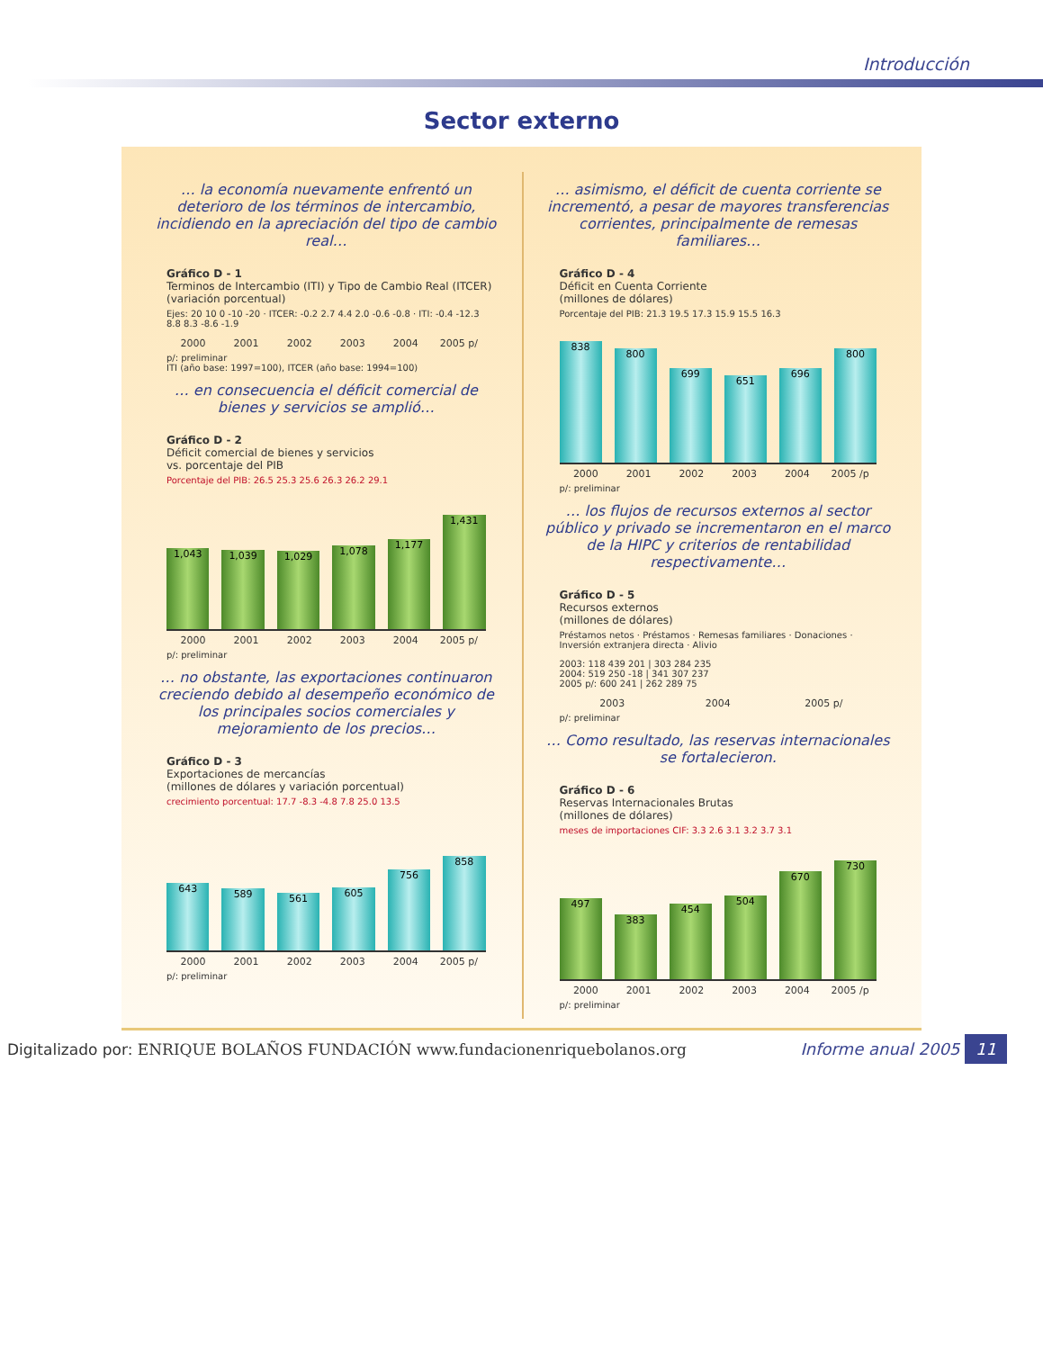Introducción
Sector externo
… la economía nuevamente enfrentó un deterioro de los términos de intercambio, incidiendo en la apreciación del tipo de cambio real…
Gráfico D - 1
Terminos de Intercambio (ITI) y Tipo de Cambio Real (ITCER)
(variación porcentual)
Ejes: 20 10 0 -10 -20 · ITCER: -0.2 2.7 4.4 2.0 -0.6 -0.8 · ITI: -0.4 -12.3 8.8 8.3 -8.6 -1.9
2000 2001 2002 2003 2004 2005 p/
p/: preliminar
ITI (año base: 1997=100), ITCER (año base: 1994=100)
… en consecuencia el déficit comercial de bienes y servicios se amplió…
Gráfico D - 2
Déficit comercial de bienes y servicios
vs. porcentaje del PIB
Porcentaje del PIB: 26.5 25.3 25.6 26.3 26.2 29.1
1,043
1,039
1,029
1,078
1,177
1,431
2000 2001 2002 2003 2004 2005 p/
p/: preliminar
… no obstante, las exportaciones continuaron creciendo debido al desempeño económico de los principales socios comerciales y mejoramiento de los precios…
Gráfico D - 3
Exportaciones de mercancías
(millones de dólares y variación porcentual)
crecimiento porcentual: 17.7 -8.3 -4.8 7.8 25.0 13.5
643
589
561
605
756
858
2000 2001 2002 2003 2004 2005 p/
p/: preliminar
… asimismo, el déficit de cuenta corriente se incrementó, a pesar de mayores transferencias corrientes, principalmente de remesas familiares…
Gráfico D - 4
Déficit en Cuenta Corriente
(millones de dólares)
Porcentaje del PIB: 21.3 19.5 17.3 15.9 15.5 16.3
838
800
699
651
696
800
2000 2001 2002 2003 2004 2005 /p
p/: preliminar
… los flujos de recursos externos al sector público y privado se incrementaron en el marco de la HIPC y criterios de rentabilidad respectivamente…
Gráfico D - 5
Recursos externos
(millones de dólares)
Préstamos netos · Préstamos · Remesas familiares · Donaciones · Inversión extranjera directa · Alivio
2003: 118 439 201 | 303 284 235
2004: 519 250 -18 | 341 307 237
2005 p/: 600 241 | 262 289 75
2003 2004 2005 p/
p/: preliminar
… Como resultado, las reservas internacionales se fortalecieron.
Gráfico D - 6
Reservas Internacionales Brutas
(millones de dólares)
meses de importaciones CIF: 3.3 2.6 3.1 3.2 3.7 3.1
497
383
454
504
670
730
2000 2001 2002 2003 2004 2005 /p
p/: preliminar
Digitalizado por: ENRIQUE BOLAÑOS FUNDACIÓN www.fundacionenriquebolanos.org
Informe anual 2005 11